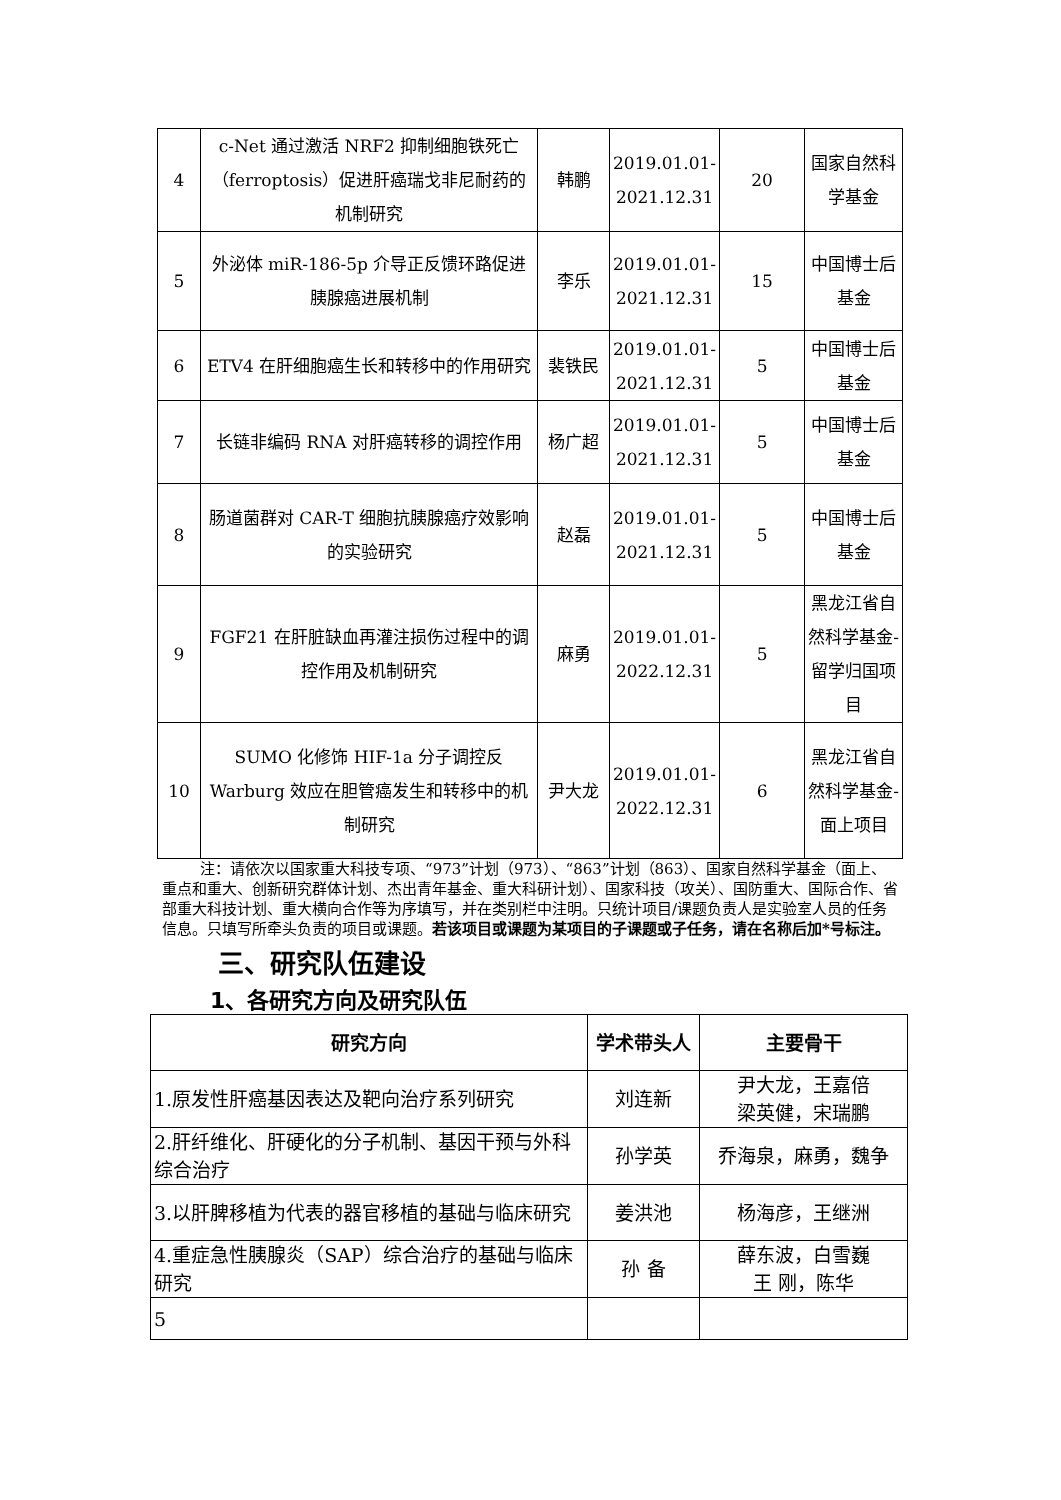| 4 | c-Net 通过激活 NRF2 抑制细胞铁死亡（ferroptosis）促进肝癌瑞戈非尼耐药的机制研究 | 韩鹏 | 2019.01.01-2021.12.31 | 20 | 国家自然科学基金 |
| 5 | 外泌体 miR-186-5p 介导正反馈环路促进胰腺癌进展机制 | 李乐 | 2019.01.01-2021.12.31 | 15 | 中国博士后基金 |
| 6 | ETV4 在肝细胞癌生长和转移中的作用研究 | 裴铁民 | 2019.01.01-2021.12.31 | 5 | 中国博士后基金 |
| 7 | 长链非编码 RNA 对肝癌转移的调控作用 | 杨广超 | 2019.01.01-2021.12.31 | 5 | 中国博士后基金 |
| 8 | 肠道菌群对 CAR-T 细胞抗胰腺癌疗效影响的实验研究 | 赵磊 | 2019.01.01-2021.12.31 | 5 | 中国博士后基金 |
| 9 | FGF21 在肝脏缺血再灌注损伤过程中的调控作用及机制研究 | 麻勇 | 2019.01.01-2022.12.31 | 5 | 黑龙江省自然科学基金-留学归国项目 |
| 10 | SUMO 化修饰 HIF-1a 分子调控反 Warburg 效应在胆管癌发生和转移中的机制研究 | 尹大龙 | 2019.01.01-2022.12.31 | 6 | 黑龙江省自然科学基金-面上项目 |
注：请依次以国家重大科技专项、“973”计划（973）、“863”计划（863）、国家自然科学基金（面上、重点和重大、创新研究群体计划、杰出青年基金、重大科研计划）、国家科技（攻关）、国防重大、国际合作、省部重大科技计划、重大横向合作等为序填写，并在类别栏中注明。只统计项目/课题负责人是实验室人员的任务信息。只填写所牵头负责的项目或课题。若该项目或课题为某项目的子课题或子任务，请在名称后加*号标注。
三、研究队伍建设
1、各研究方向及研究队伍
| 研究方向 | 学术带头人 | 主要骨干 |
| --- | --- | --- |
| 1.原发性肝癌基因表达及靶向治疗系列研究 | 刘连新 | 尹大龙，王嘉倍 梁英健，宋瑞鹏 |
| 2.肝纤维化、肝硬化的分子机制、基因干预与外科综合治疗 | 孙学英 | 乔海泉，麻勇，魏争 |
| 3.以肝脾移植为代表的器官移植的基础与临床研究 | 姜洪池 | 杨海彦，王继洲 |
| 4.重症急性胰腺炎（SAP）综合治疗的基础与临床研究 | 孙 备 | 薛东波，白雪巍 王 刚，陈华 |
| 5 | | |